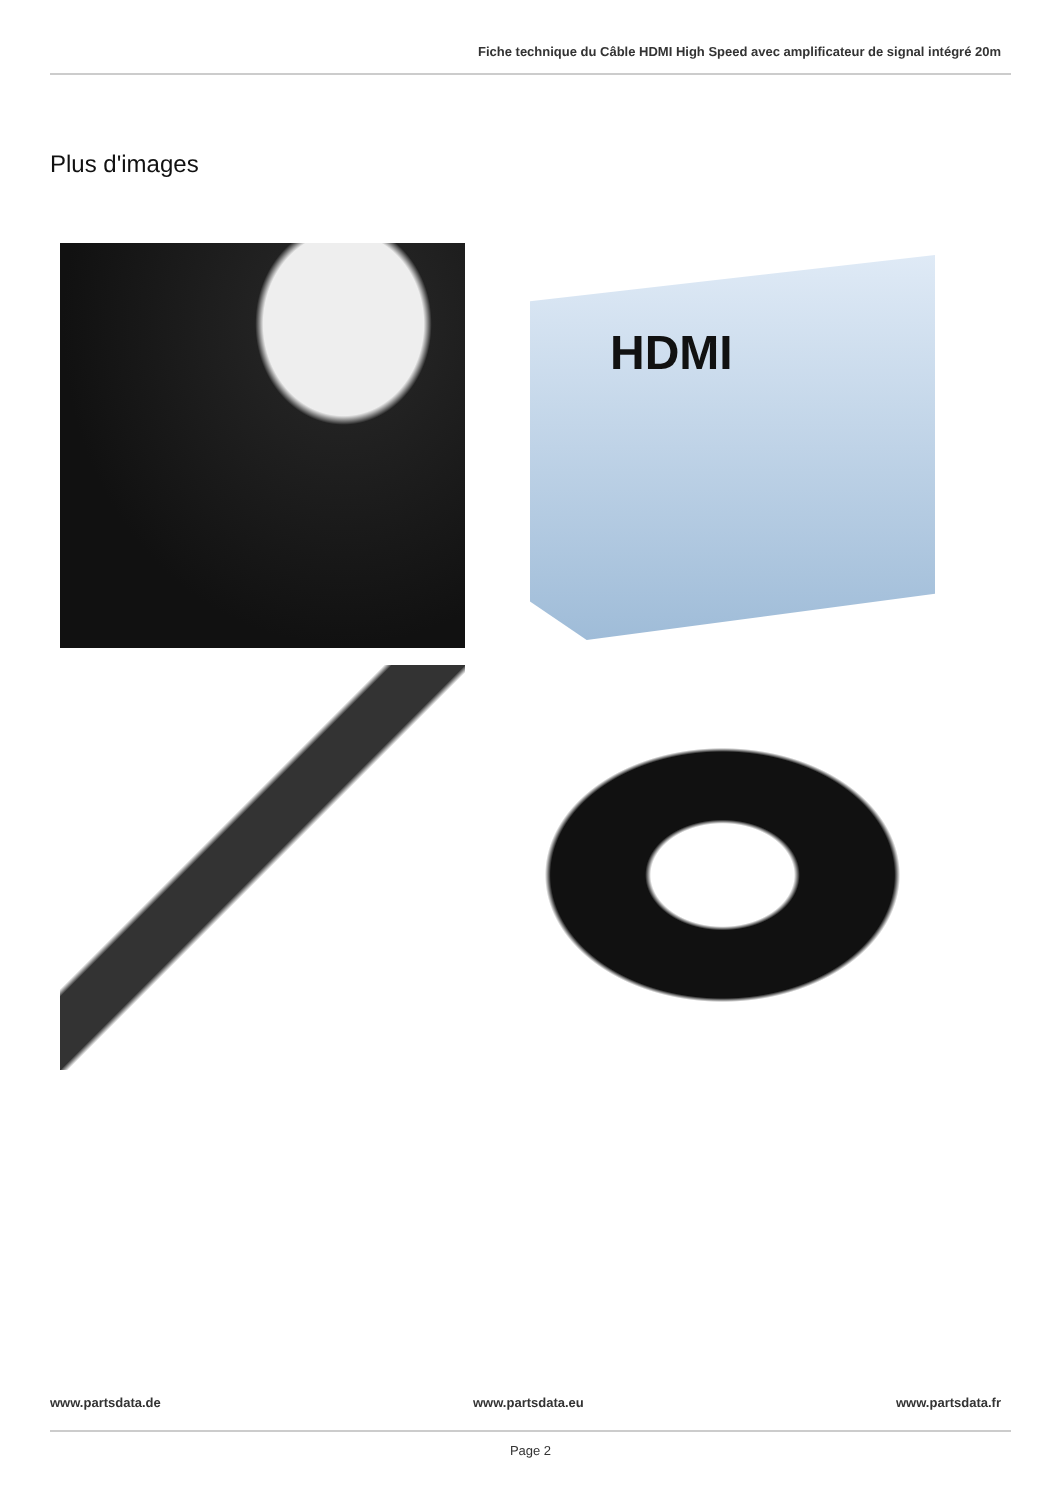Fiche technique du Câble HDMI High Speed avec amplificateur de signal intégré 20m
Plus d'images
HDMI
www.partsdata.de www.partsdata.eu www.partsdata.fr
Page 2